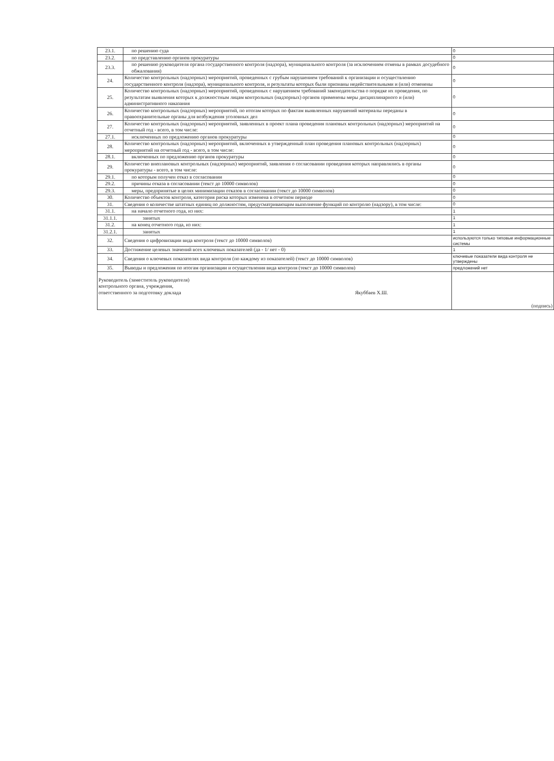| 23.1. | по решению суда | 0 |
| 23.2. | по представлению органов прокуратуры | 0 |
| 23.3. | по решению руководителя органа государственного контроля (надзора), муниципального контроля (за исключением отмены в рамках досудебного обжалования) | 0 |
| 24. | Количество контрольных (надзорных) мероприятий, проведенных с грубым нарушением требований к организации и осуществлению государственного контроля (надзора), муниципального контроля, и результаты которых были признаны недействительными и (или) отменены | 0 |
| 25. | Количество контрольных (надзорных) мероприятий, проведенных с нарушением требований законодательства о порядке их проведения, по результатам выявления которых к должностным лицам контрольных (надзорных) органов применены меры дисциплинарного и (или) административного наказания | 0 |
| 26. | Количество контрольных (надзорных) мероприятий, по итогам которых по фактам выявленных нарушений материалы переданы в правоохранительные органы для возбуждения уголовных дел | 0 |
| 27. | Количество контрольных (надзорных) мероприятий, заявленных в проект плана проведения плановых контрольных (надзорных) мероприятий на отчетный год - всего, в том числе: | 0 |
| 27.1. | исключенных по предложению органов прокуратуры | 0 |
| 28. | Количество контрольных (надзорных) мероприятий, включенных в утвержденный план проведения плановых контрольных (надзорных) мероприятий на отчетный год - всего, в том числе: | 0 |
| 28.1. | включенных по предложению органов прокуратуры | 0 |
| 29. | Количество внеплановых контрольных (надзорных) мероприятий, заявления о согласовании проведения которых направлялись в органы прокуратуры - всего, в том числе: | 0 |
| 29.1. | по которым получен отказ в согласовании | 0 |
| 29.2. | причины отказа в согласовании (текст до 10000 символов) | 0 |
| 29.3. | меры, предпринятые в целях минимизации отказов в согласовании (текст до 10000 символов) | 0 |
| 30. | Количество объектов контроля, категория риска которых изменена в отчетном периоде | 0 |
| 31. | Сведения о количестве штатных единиц по должностям, предусматривающим выполнение функций по контролю (надзору), в том числе: | 0 |
| 31.1. | на начало отчетного года, из них: | 1 |
| 31.1.1. | занятых | 1 |
| 31.2. | на конец отчетного года, из них: | 1 |
| 31.2.1. | занятых | 1 |
| 32. | Сведения о цифровизации вида контроля (текст до 10000 символов) | используются только типовые информационные системы |
| 33. | Достижение целевых значений всех ключевых показателей (да - 1/ нет - 0) | 1 |
| 34. | Сведения о ключевых показателях вида контроля (по каждому из показателей) (текст до 10000 символов) | ключевые показатели вида контроля не утверждены |
| 35. | Выводы и предложения по итогам организации и осуществления вида контроля (текст до 10000 символов) | предложений нет |
| Руководитель (заместитель руководителя) контрольного органа, учреждения, ответственного за подготовку доклада Якуббаев Х.Ш. | | (подпись) |